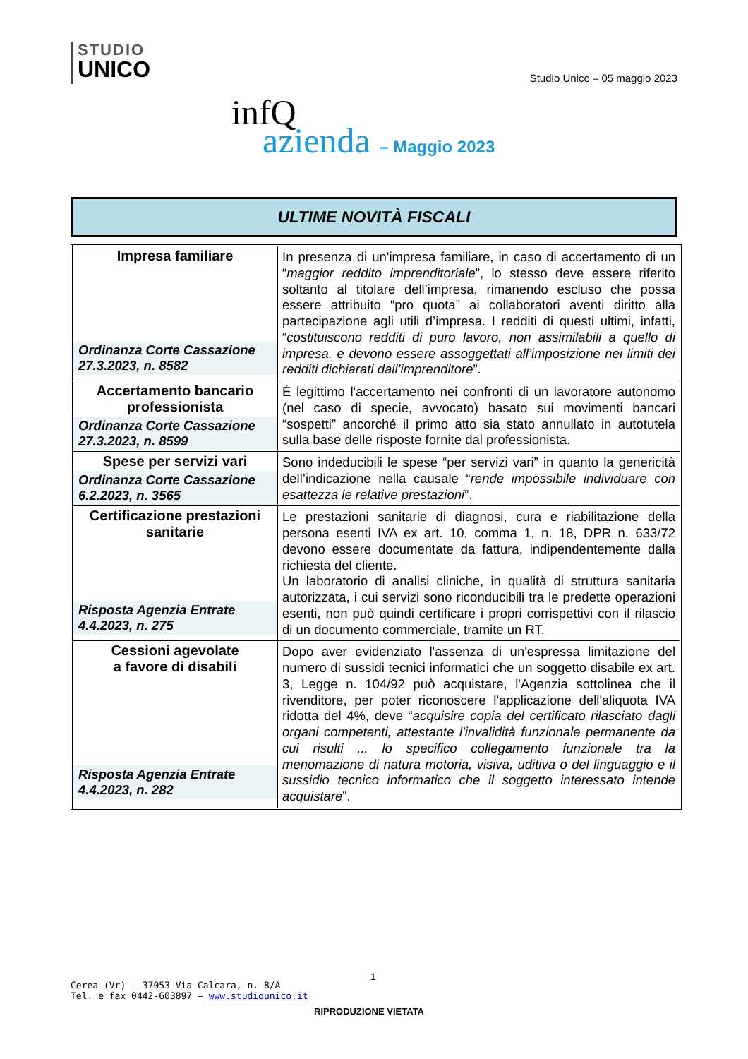STUDIO
UNICO
Studio Unico – 05 maggio 2023
infQ
azienda – Maggio 2023
ULTIME NOVITÀ FISCALI
| Impresa familiare Ordinanza Corte Cassazione 27.3.2023, n. 8582 | In presenza di un'impresa familiare, in caso di accertamento di un “ maggior reddito imprenditoriale ”, lo stesso deve essere riferito soltanto al titolare dell’impresa, rimanendo escluso che possa essere attribuito “pro quota” ai collaboratori aventi diritto alla partecipazione agli utili d’impresa. I redditi di questi ultimi, infatti, “ costituiscono redditi di puro lavoro, non assimilabili a quello di impresa, e devono essere assoggettati all’imposizione nei limiti dei redditi dichiarati dall’imprenditore ”. |
| Accertamento bancario professionista Ordinanza Corte Cassazione 27.3.2023, n. 8599 | È legittimo l'accertamento nei confronti di un lavoratore autonomo (nel caso di specie, avvocato) basato sui movimenti bancari “sospetti” ancorché il primo atto sia stato annullato in autotutela sulla base delle risposte fornite dal professionista. |
| Spese per servizi vari Ordinanza Corte Cassazione 6.2.2023, n. 3565 | Sono indeducibili le spese “per servizi vari” in quanto la genericità dell’indicazione nella causale “ rende impossibile individuare con esattezza le relative prestazioni ”. |
| Certificazione prestazioni sanitarie Risposta Agenzia Entrate 4.4.2023, n. 275 | Le prestazioni sanitarie di diagnosi, cura e riabilitazione della persona esenti IVA ex art. 10, comma 1, n. 18, DPR n. 633/72 devono essere documentate da fattura, indipendentemente dalla richiesta del cliente. Un laboratorio di analisi cliniche, in qualità di struttura sanitaria autorizzata, i cui servizi sono riconducibili tra le predette operazioni esenti, non può quindi certificare i propri corrispettivi con il rilascio di un documento commerciale, tramite un RT. |
| Cessioni agevolate a favore di disabili Risposta Agenzia Entrate 4.4.2023, n. 282 | Dopo aver evidenziato l'assenza di un'espressa limitazione del numero di sussidi tecnici informatici che un soggetto disabile ex art. 3, Legge n. 104/92 può acquistare, l'Agenzia sottolinea che il rivenditore, per poter riconoscere l'applicazione dell'aliquota IVA ridotta del 4%, deve “ acquisire copia del certificato rilasciato dagli organi competenti, attestante l'invalidità funzionale permanente da cui risulti ... lo specifico collegamento funzionale tra la menomazione di natura motoria, visiva, uditiva o del linguaggio e il sussidio tecnico informatico che il soggetto interessato intende acquistare ”. |
1
Cerea (Vr) – 37053 Via Calcara, n. 8/A
Tel. e fax 0442-603897 – www.studiounico.it
RIPRODUZIONE VIETATA